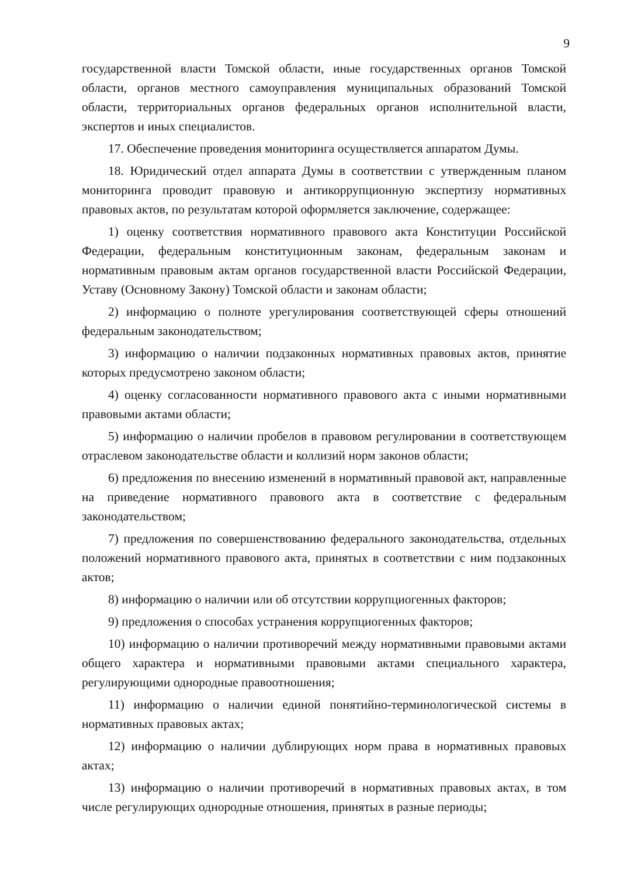9
государственной власти Томской области, иные государственных органов Томской области, органов местного самоуправления муниципальных образований Томской области, территориальных органов федеральных органов исполнительной власти, экспертов и иных специалистов.
17. Обеспечение проведения мониторинга осуществляется аппаратом Думы.
18. Юридический отдел аппарата Думы в соответствии с утвержденным планом мониторинга проводит правовую и антикоррупционную экспертизу нормативных правовых актов, по результатам которой оформляется заключение, содержащее:
1) оценку соответствия нормативного правового акта Конституции Российской Федерации, федеральным конституционным законам, федеральным законам и нормативным правовым актам органов государственной власти Российской Федерации, Уставу (Основному Закону) Томской области и законам области;
2) информацию о полноте урегулирования соответствующей сферы отношений федеральным законодательством;
3) информацию о наличии подзаконных нормативных правовых актов, принятие которых предусмотрено законом области;
4) оценку согласованности нормативного правового акта с иными нормативными правовыми актами области;
5) информацию о наличии пробелов в правовом регулировании в соответствующем отраслевом законодательстве области и коллизий норм законов области;
6) предложения по внесению изменений в нормативный правовой акт, направленные на приведение нормативного правового акта в соответствие с федеральным законодательством;
7) предложения по совершенствованию федерального законодательства, отдельных положений нормативного правового акта, принятых в соответствии с ним подзаконных актов;
8) информацию о наличии или об отсутствии коррупциогенных факторов;
9) предложения о способах устранения коррупциогенных факторов;
10) информацию о наличии противоречий между нормативными правовыми актами общего характера и нормативными правовыми актами специального характера, регулирующими однородные правоотношения;
11) информацию о наличии единой понятийно-терминологической системы в нормативных правовых актах;
12) информацию о наличии дублирующих норм права в нормативных правовых актах;
13) информацию о наличии противоречий в нормативных правовых актах, в том числе регулирующих однородные отношения, принятых в разные периоды;